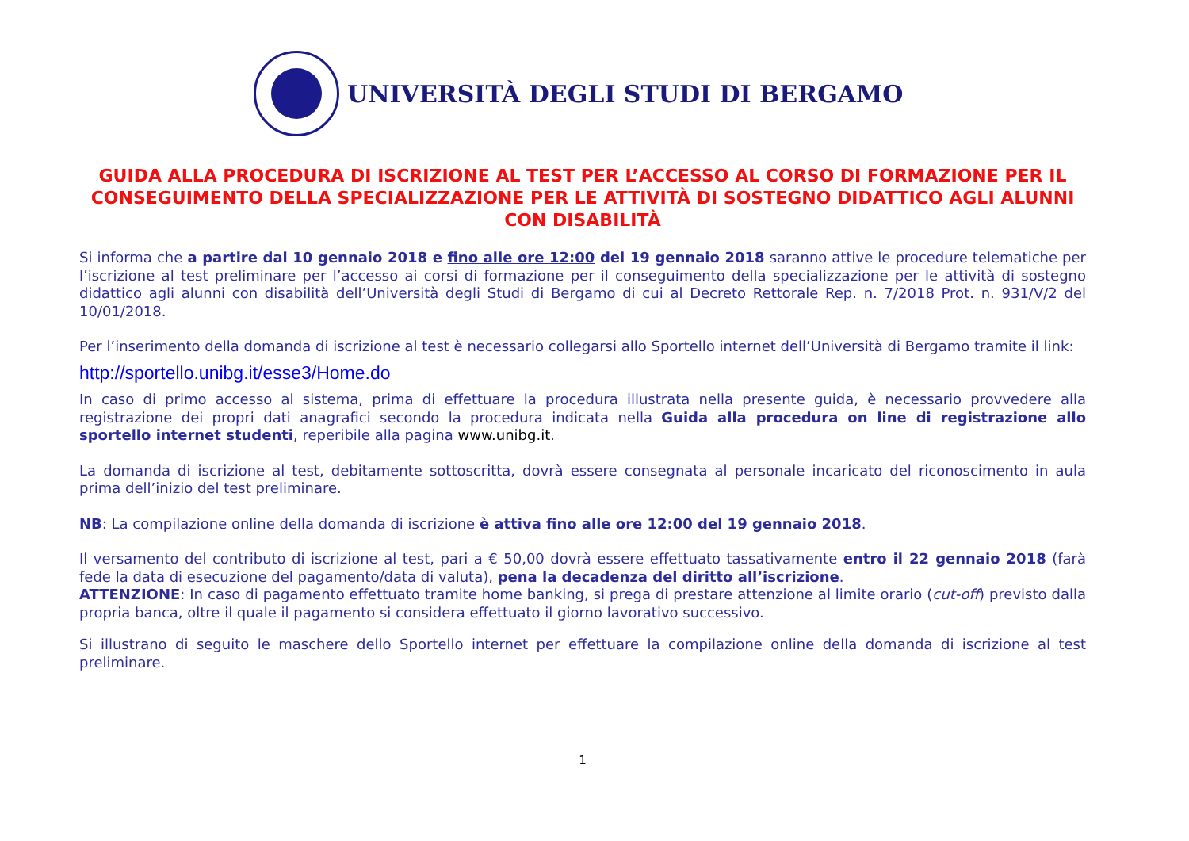UNIVERSITÀ DEGLI STUDI DI BERGAMO
GUIDA ALLA PROCEDURA DI ISCRIZIONE AL TEST PER L’ACCESSO AL CORSO DI FORMAZIONE PER IL CONSEGUIMENTO DELLA SPECIALIZZAZIONE PER LE ATTIVITÀ DI SOSTEGNO DIDATTICO AGLI ALUNNI CON DISABILITÀ
Si informa che a partire dal 10 gennaio 2018 e fino alle ore 12:00 del 19 gennaio 2018 saranno attive le procedure telematiche per l’iscrizione al test preliminare per l’accesso ai corsi di formazione per il conseguimento della specializzazione per le attività di sostegno didattico agli alunni con disabilità dell’Università degli Studi di Bergamo di cui al Decreto Rettorale Rep. n. 7/2018 Prot. n. 931/V/2 del 10/01/2018.
Per l’inserimento della domanda di iscrizione al test è necessario collegarsi allo Sportello internet dell’Università di Bergamo tramite il link:
http://sportello.unibg.it/esse3/Home.do
In caso di primo accesso al sistema, prima di effettuare la procedura illustrata nella presente guida, è necessario provvedere alla registrazione dei propri dati anagrafici secondo la procedura indicata nella Guida alla procedura on line di registrazione allo sportello internet studenti, reperibile alla pagina www.unibg.it.
La domanda di iscrizione al test, debitamente sottoscritta, dovrà essere consegnata al personale incaricato del riconoscimento in aula prima dell’inizio del test preliminare.
NB: La compilazione online della domanda di iscrizione è attiva fino alle ore 12:00 del 19 gennaio 2018.
Il versamento del contributo di iscrizione al test, pari a € 50,00 dovrà essere effettuato tassativamente entro il 22 gennaio 2018 (farà fede la data di esecuzione del pagamento/data di valuta), pena la decadenza del diritto all’iscrizione.
ATTENZIONE: In caso di pagamento effettuato tramite home banking, si prega di prestare attenzione al limite orario (cut-off) previsto dalla propria banca, oltre il quale il pagamento si considera effettuato il giorno lavorativo successivo.
Si illustrano di seguito le maschere dello Sportello internet per effettuare la compilazione online della domanda di iscrizione al test preliminare.
1